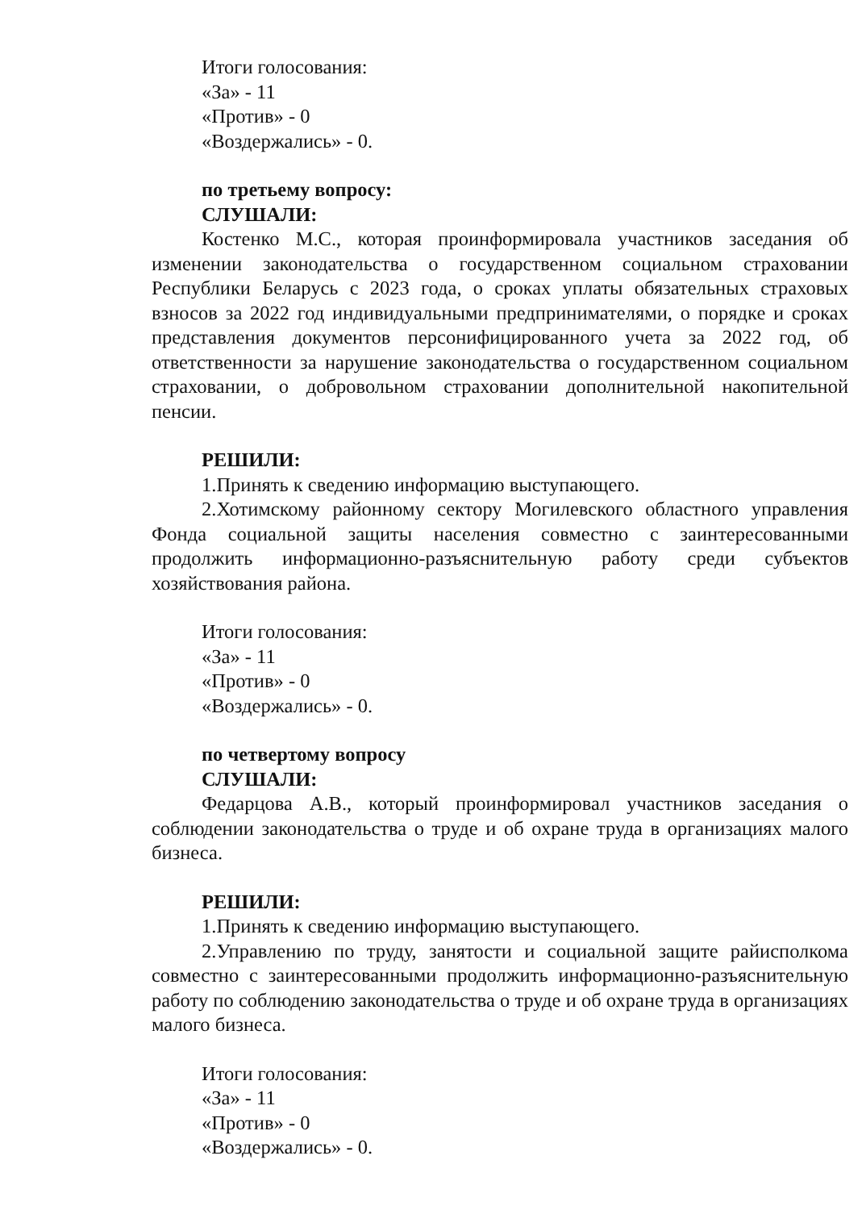Итоги голосования:
«За» - 11
«Против» - 0
«Воздержались» - 0.
по третьему вопросу:
СЛУШАЛИ:
Костенко М.С., которая проинформировала участников заседания об изменении законодательства о государственном социальном страховании Республики Беларусь с 2023 года, о сроках уплаты обязательных страховых взносов за 2022 год индивидуальными предпринимателями, о порядке и сроках представления документов персонифицированного учета за 2022 год, об ответственности за нарушение законодательства о государственном социальном страховании, о добровольном страховании дополнительной накопительной пенсии.
РЕШИЛИ:
1.Принять к сведению информацию выступающего.
2.Хотимскому районному сектору Могилевского областного управления Фонда социальной защиты населения совместно с заинтересованными продолжить информационно-разъяснительную работу среди субъектов хозяйствования района.
Итоги голосования:
«За» - 11
«Против» - 0
«Воздержались» - 0.
по четвертому вопросу
СЛУШАЛИ:
Федарцова А.В., который проинформировал участников заседания о соблюдении законодательства о труде и об охране труда в организациях малого бизнеса.
РЕШИЛИ:
1.Принять к сведению информацию выступающего.
2.Управлению по труду, занятости и социальной защите райисполкома совместно с заинтересованными продолжить информационно-разъяснительную работу по соблюдению законодательства о труде и об охране труда в организациях малого бизнеса.
Итоги голосования:
«За» - 11
«Против» - 0
«Воздержались» - 0.